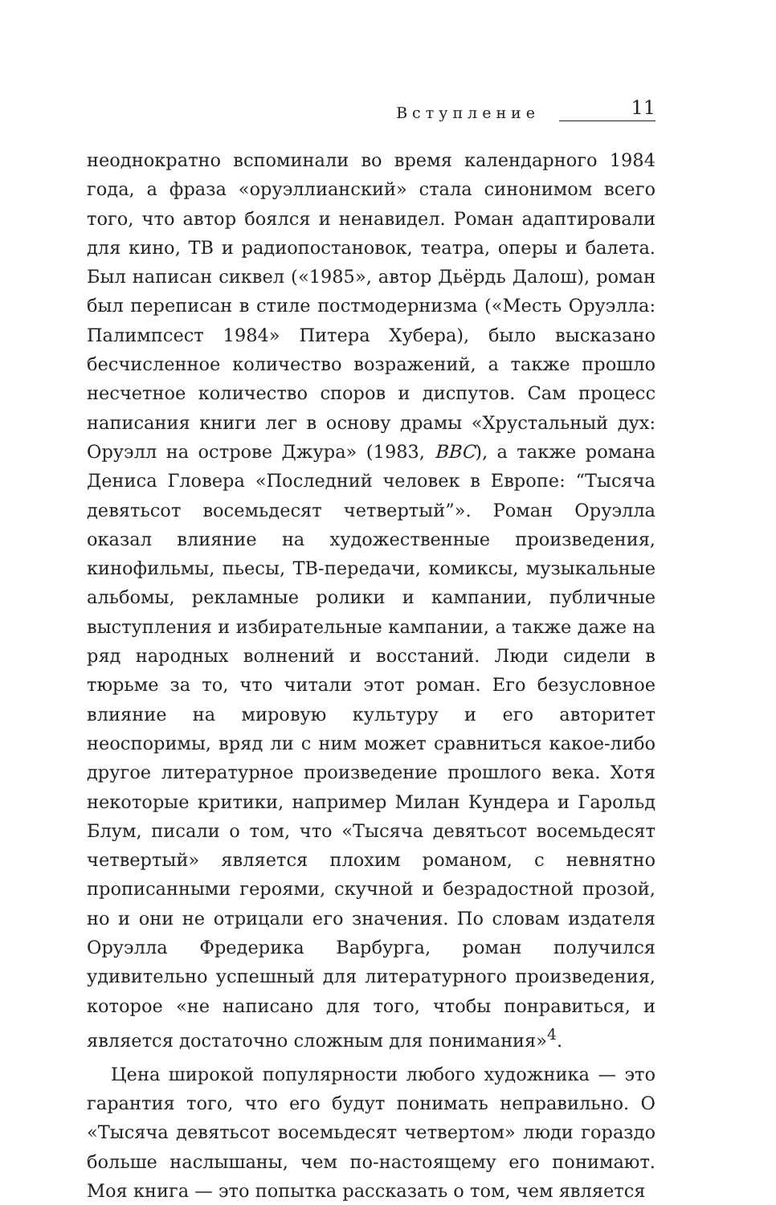Вступление 11
неоднократно вспоминали во время календарного 1984 года, а фраза «оруэллианский» стала синонимом всего того, что автор боялся и ненавидел. Роман адаптировали для кино, ТВ и радиопостановок, театра, оперы и балета. Был написан сиквел («1985», автор Дьёрдь Далош), роман был переписан в стиле постмодернизма («Месть Оруэлла: Палимпсест 1984» Питера Хубера), было высказано бесчисленное количество возражений, а также прошло несчетное количество споров и диспутов. Сам процесс написания книги лег в основу драмы «Хрустальный дух: Оруэлл на острове Джура» (1983, BBC), а также романа Дениса Гловера «Последний человек в Европе: “Тысяча девятьсот восемьдесят четвертый”». Роман Оруэлла оказал влияние на художественные произведения, кинофильмы, пьесы, ТВ-передачи, комиксы, музыкальные альбомы, рекламные ролики и кампании, публичные выступления и избирательные кампании, а также даже на ряд народных волнений и восстаний. Люди сидели в тюрьме за то, что читали этот роман. Его безусловное влияние на мировую культуру и его авторитет неоспоримы, вряд ли с ним может сравниться какое-либо другое литературное произведение прошлого века. Хотя некоторые критики, например Милан Кундера и Гарольд Блум, писали о том, что «Тысяча девятьсот восемьдесят четвертый» является плохим романом, с невнятно прописанными героями, скучной и безрадостной прозой, но и они не отрицали его значения. По словам издателя Оруэлла Фредерика Варбурга, роман получился удивительно успешный для литературного произведения, которое «не написано для того, чтобы понравиться, и является достаточно сложным для понимания»<sup>4</sup>.
Цена широкой популярности любого художника — это гарантия того, что его будут понимать неправильно. О «Тысяча девятьсот восемьдесят четвертом» люди гораздо больше наслышаны, чем по-настоящему его понимают. Моя книга — это попытка рассказать о том, чем является